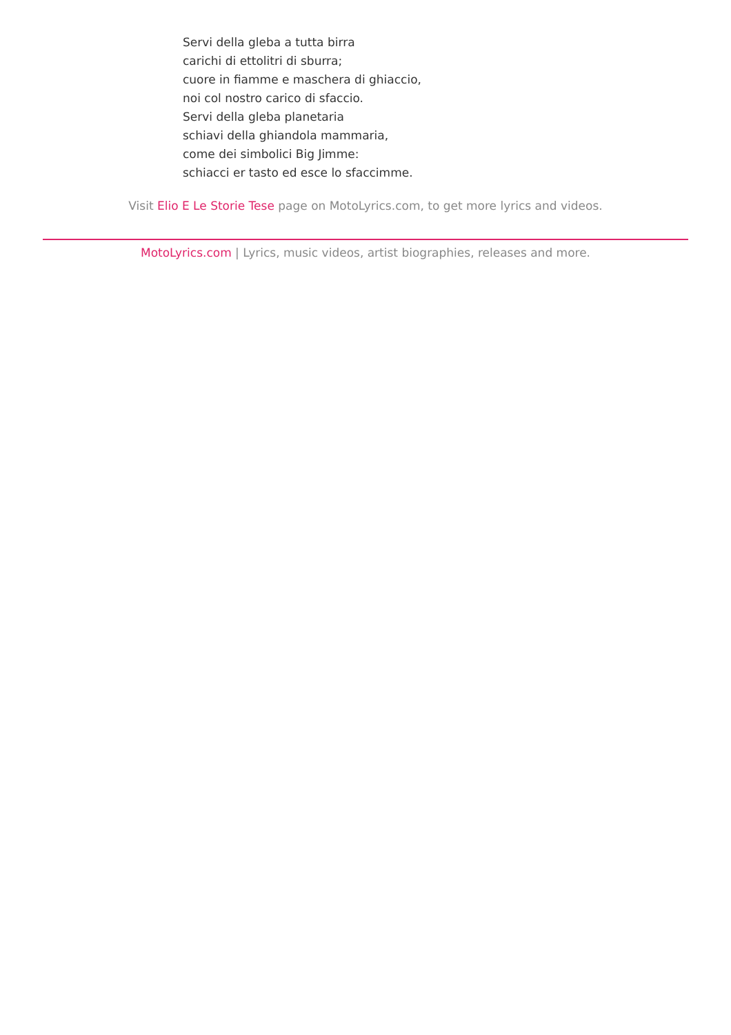Servi della gleba a tutta birra
carichi di ettolitri di sburra;
cuore in fiamme e maschera di ghiaccio,
noi col nostro carico di sfaccio.
Servi della gleba planetaria
schiavi della ghiandola mammaria,
come dei simbolici Big Jimme:
schiacci er tasto ed esce lo sfaccimme.
Visit Elio E Le Storie Tese page on MotoLyrics.com, to get more lyrics and videos.
MotoLyrics.com | Lyrics, music videos, artist biographies, releases and more.